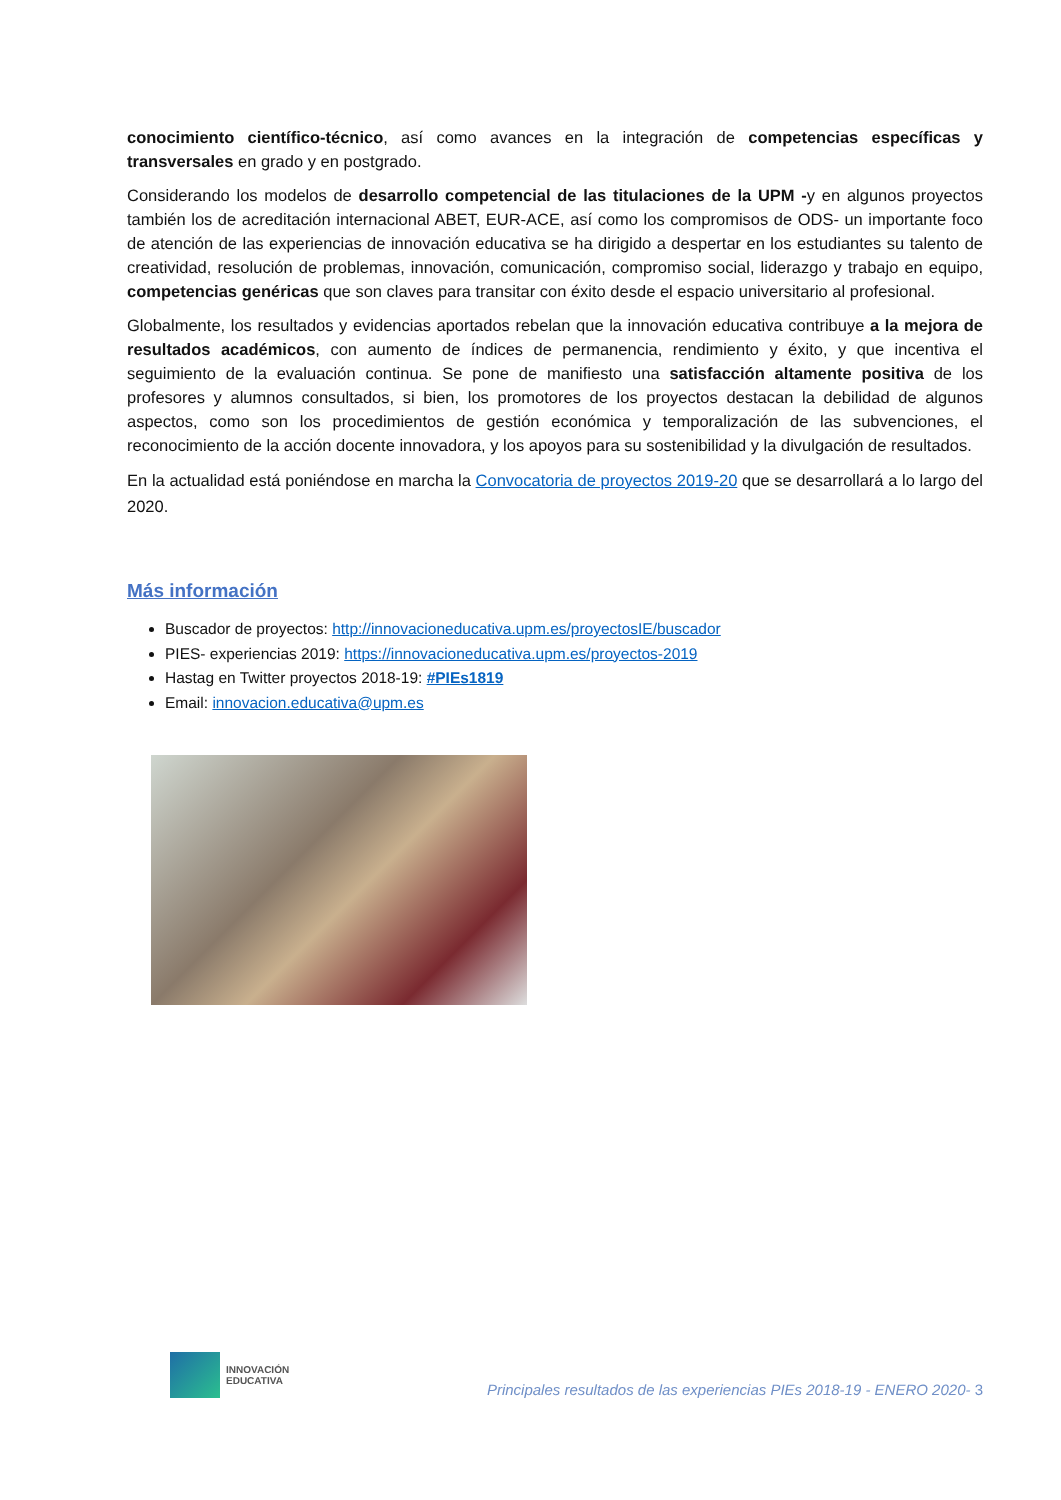conocimiento científico-técnico, así como avances en la integración de competencias específicas y transversales en grado y en postgrado.
Considerando los modelos de desarrollo competencial de las titulaciones de la UPM -y en algunos proyectos también los de acreditación internacional ABET, EUR-ACE, así como los compromisos de ODS- un importante foco de atención de las experiencias de innovación educativa se ha dirigido a despertar en los estudiantes su talento de creatividad, resolución de problemas, innovación, comunicación, compromiso social, liderazgo y trabajo en equipo, competencias genéricas que son claves para transitar con éxito desde el espacio universitario al profesional.
Globalmente, los resultados y evidencias aportados rebelan que la innovación educativa contribuye a la mejora de resultados académicos, con aumento de índices de permanencia, rendimiento y éxito, y que incentiva el seguimiento de la evaluación continua. Se pone de manifiesto una satisfacción altamente positiva de los profesores y alumnos consultados, si bien, los promotores de los proyectos destacan la debilidad de algunos aspectos, como son los procedimientos de gestión económica y temporalización de las subvenciones, el reconocimiento de la acción docente innovadora, y los apoyos para su sostenibilidad y la divulgación de resultados.
En la actualidad está poniéndose en marcha la Convocatoria de proyectos 2019-20 que se desarrollará a lo largo del 2020.
Más información
Buscador de proyectos: http://innovacioneducativa.upm.es/proyectosIE/buscador
PIES- experiencias 2019: https://innovacioneducativa.upm.es/proyectos-2019
Hastag en Twitter proyectos 2018-19: #PIEs1819
Email: innovacion.educativa@upm.es
INNOVACIÓN
EDUCATIVA
Principales resultados de las experiencias PIEs 2018-19 - ENERO 2020- 3